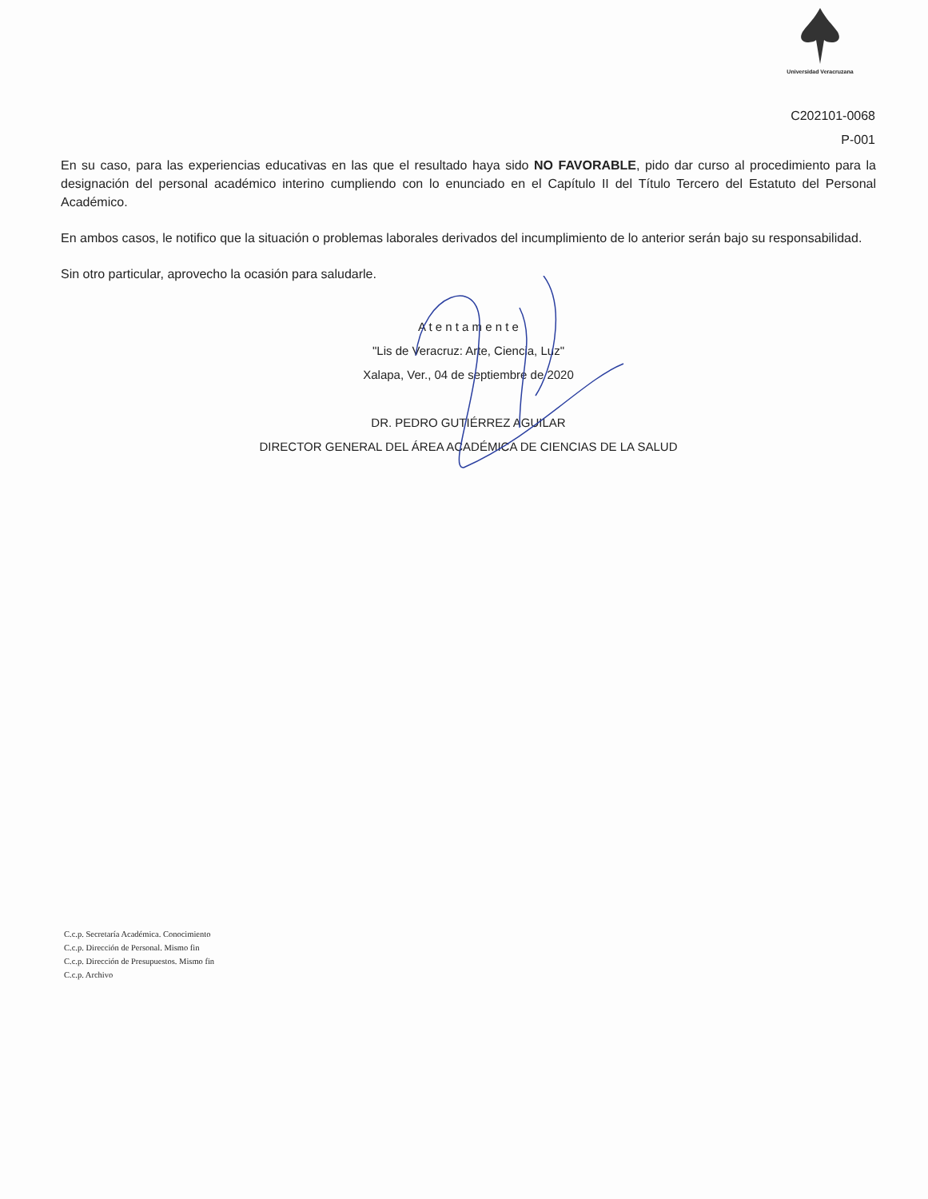Universidad Veracruzana
C202101-0068
P-001
En su caso, para las experiencias educativas en las que el resultado haya sido NO FAVORABLE, pido dar curso al procedimiento para la designación del personal académico interino cumpliendo con lo enunciado en el Capítulo II del Título Tercero del Estatuto del Personal Académico.
En ambos casos, le notifico que la situación o problemas laborales derivados del incumplimiento de lo anterior serán bajo su responsabilidad.
Sin otro particular, aprovecho la ocasión para saludarle.
A t e n t a m e n t e
"Lis de Veracruz: Arte, Ciencia, Luz"
Xalapa, Ver., 04 de septiembre de 2020
DR. PEDRO GUTIÉRREZ AGUILAR
DIRECTOR GENERAL DEL ÁREA ACADÉMICA DE CIENCIAS DE LA SALUD
C.c.p. Secretaría Académica. Conocimiento
C.c.p. Dirección de Personal. Mismo fin
C.c.p. Dirección de Presupuestos. Mismo fin
C.c.p. Archivo